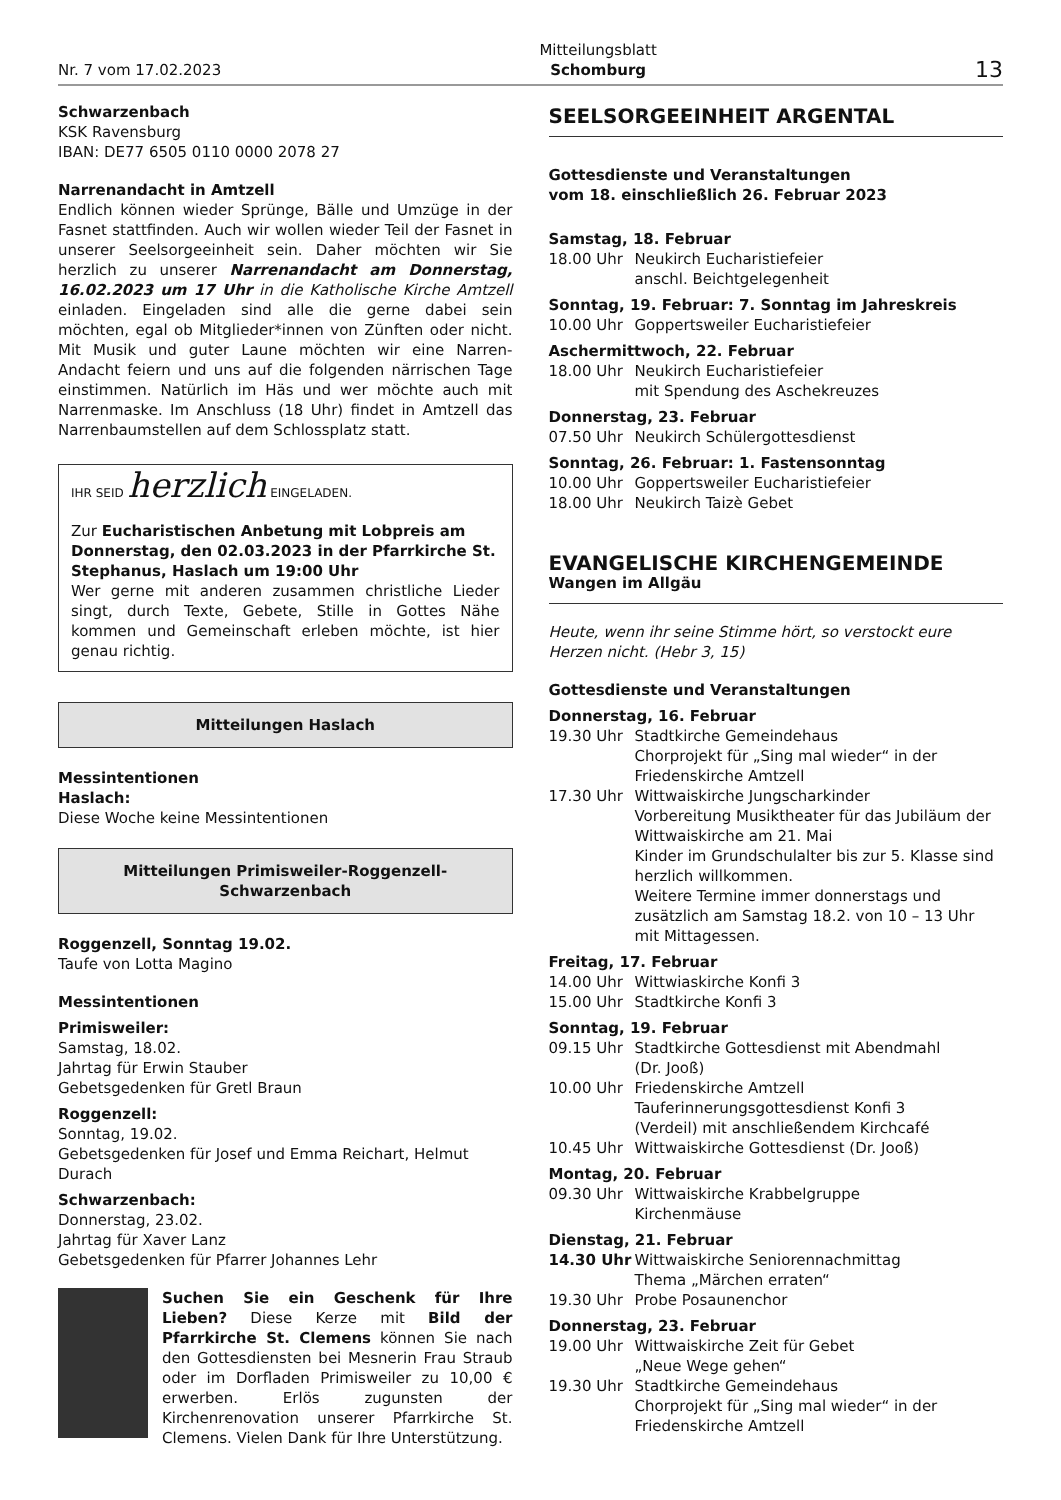Nr. 7 vom 17.02.2023 Mitteilungsblatt
Schomburg 13
Schwarzenbach
KSK Ravensburg
IBAN: DE77 6505 0110 0000 2078 27
Narrenandacht in Amtzell
Endlich können wieder Sprünge, Bälle und Umzüge in der Fasnet stattfinden. Auch wir wollen wieder Teil der Fasnet in unserer Seelsorgeeinheit sein. Daher möchten wir Sie herzlich zu unserer Narrenandacht am Donnerstag, 16.02.2023 um 17 Uhr in die Katholische Kirche Amtzell einladen. Eingeladen sind alle die gerne dabei sein möchten, egal ob Mitglieder*innen von Zünften oder nicht. Mit Musik und guter Laune möchten wir eine Narren-Andacht feiern und uns auf die folgenden närrischen Tage einstimmen. Natürlich im Häs und wer möchte auch mit Narrenmaske. Im Anschluss (18 Uhr) findet in Amtzell das Narrenbaumstellen auf dem Schlossplatz statt.
IHR SEID herzlich EINGELADEN.
Zur Eucharistischen Anbetung mit Lobpreis am Donnerstag, den 02.03.2023 in der Pfarrkirche St. Stephanus, Haslach um 19:00 Uhr
Wer gerne mit anderen zusammen christliche Lieder singt, durch Texte, Gebete, Stille in Gottes Nähe kommen und Gemeinschaft erleben möchte, ist hier genau richtig.
Mitteilungen Haslach
Messintentionen
Haslach:
Diese Woche keine Messintentionen
Mitteilungen Primisweiler-Roggenzell-Schwarzenbach
Roggenzell, Sonntag 19.02.
Taufe von Lotta Magino
Messintentionen
Primisweiler:
Samstag, 18.02.
Jahrtag für Erwin Stauber
Gebetsgedenken für Gretl Braun
Roggenzell:
Sonntag, 19.02.
Gebetsgedenken für Josef und Emma Reichart, Helmut Durach
Schwarzenbach:
Donnerstag, 23.02.
Jahrtag für Xaver Lanz
Gebetsgedenken für Pfarrer Johannes Lehr
Suchen Sie ein Geschenk für Ihre Lieben? Diese Kerze mit Bild der Pfarrkirche St. Clemens können Sie nach den Gottesdiensten bei Mesnerin Frau Straub oder im Dorfladen Primisweiler zu 10,00 € erwerben. Erlös zugunsten der Kirchenrenovation unserer Pfarrkirche St. Clemens. Vielen Dank für Ihre Unterstützung.
SEELSORGEEINHEIT ARGENTAL
Gottesdienste und Veranstaltungen
vom 18. einschließlich 26. Februar 2023
Samstag, 18. Februar
18.00 Uhr Neukirch Eucharistiefeier
anschl. Beichtgelegenheit
Sonntag, 19. Februar: 7. Sonntag im Jahreskreis
10.00 Uhr Goppertsweiler Eucharistiefeier
Aschermittwoch, 22. Februar
18.00 Uhr Neukirch Eucharistiefeier
mit Spendung des Aschekreuzes
Donnerstag, 23. Februar
07.50 Uhr Neukirch Schülergottesdienst
Sonntag, 26. Februar: 1. Fastensonntag
10.00 Uhr Goppertsweiler Eucharistiefeier
18.00 Uhr Neukirch Taizè Gebet
EVANGELISCHE KIRCHENGEMEINDE
Wangen im Allgäu
Heute, wenn ihr seine Stimme hört, so verstockt eure Herzen nicht. (Hebr 3, 15)
Gottesdienste und Veranstaltungen
Donnerstag, 16. Februar
19.30 Uhr Stadtkirche Gemeindehaus
Chorprojekt für „Sing mal wieder“ in der Friedenskirche Amtzell
17.30 Uhr Wittwaiskirche Jungscharkinder
Vorbereitung Musiktheater für das Jubiläum der Wittwaiskirche am 21. Mai
Kinder im Grundschulalter bis zur 5. Klasse sind herzlich willkommen.
Weitere Termine immer donnerstags und zusätzlich am Samstag 18.2. von 10 – 13 Uhr mit Mittagessen.
Freitag, 17. Februar
14.00 Uhr Wittwiaskirche Konfi 3
15.00 Uhr Stadtkirche Konfi 3
Sonntag, 19. Februar
09.15 Uhr Stadtkirche Gottesdienst mit Abendmahl
(Dr. Jooß)
10.00 Uhr Friedenskirche Amtzell
Tauferinnerungsgottesdienst Konfi 3
(Verdeil) mit anschließendem Kirchcafé
10.45 Uhr Wittwaiskirche Gottesdienst (Dr. Jooß)
Montag, 20. Februar
09.30 Uhr Wittwaiskirche Krabbelgruppe
Kirchenmäuse
Dienstag, 21. Februar
14.30 Uhr Wittwaiskirche Seniorennachmittag
Thema „Märchen erraten“
19.30 Uhr Probe Posaunenchor
Donnerstag, 23. Februar
19.00 Uhr Wittwaiskirche Zeit für Gebet
„Neue Wege gehen“
19.30 Uhr Stadtkirche Gemeindehaus
Chorprojekt für „Sing mal wieder“ in der Friedenskirche Amtzell